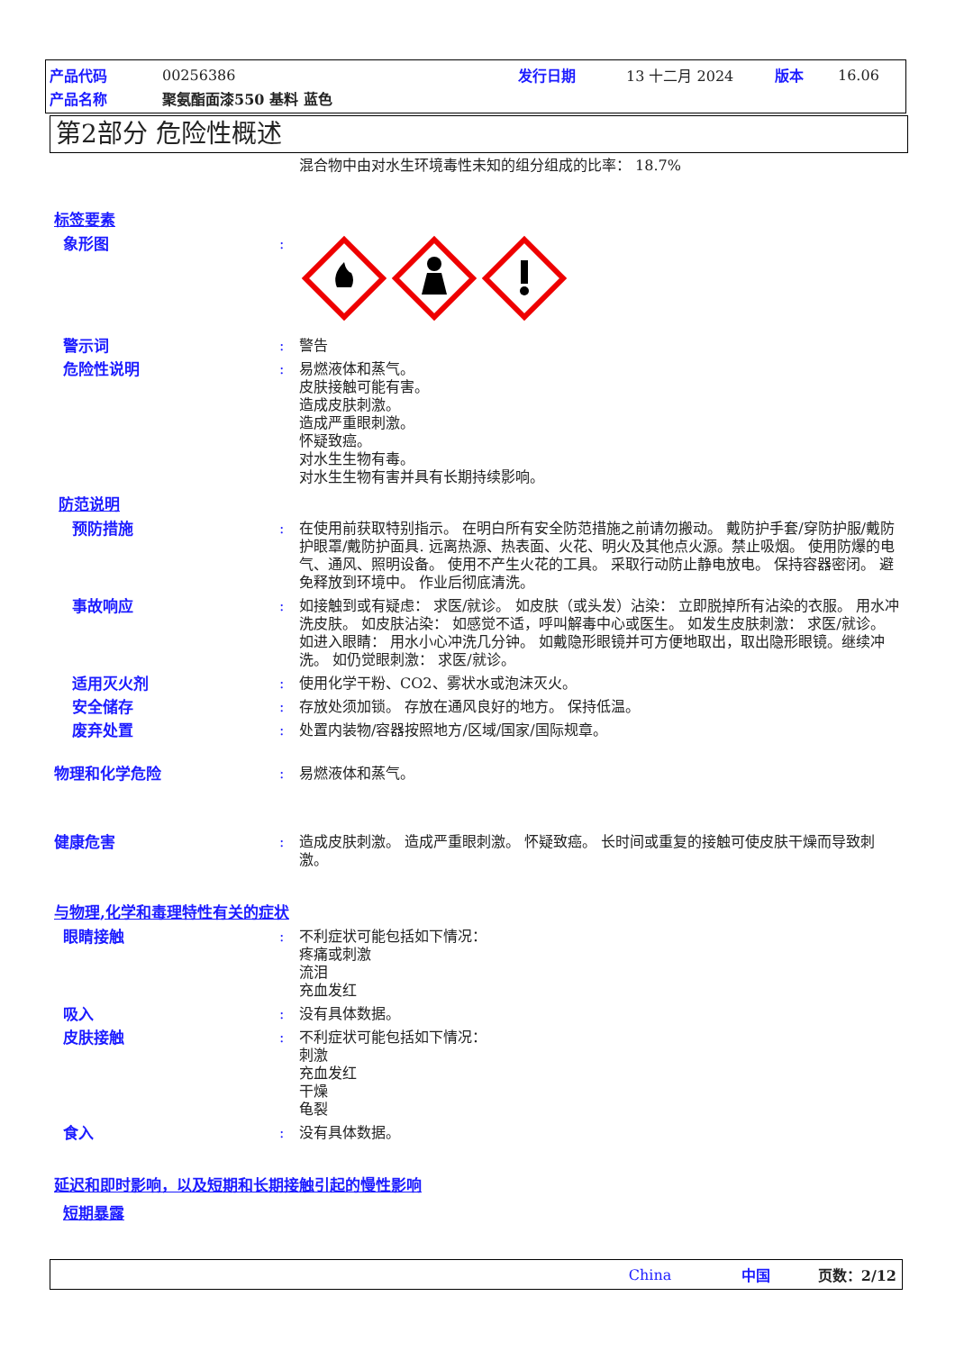产品代码 00256386 发行日期 13 十二月 2024 版本 16.06
产品名称 聚氨酯面漆550 基料 蓝色
第2部分 危险性概述
混合物中由对水生环境毒性未知的组分组成的比率： 18.7%
标签要素
象形图 :
警示词 : 警告
危险性说明 : 易燃液体和蒸气。
皮肤接触可能有害。
造成皮肤刺激。
造成严重眼刺激。
怀疑致癌。
对水生生物有毒。
对水生生物有害并具有长期持续影响。
防范说明
预防措施 : 在使用前获取特别指示。 在明白所有安全防范措施之前请勿搬动。 戴防护手套/穿防护服/戴防护眼罩/戴防护面具. 远离热源、热表面、火花、明火及其他点火源。禁止吸烟。 使用防爆的电气、通风、照明设备。 使用不产生火花的工具。 采取行动防止静电放电。 保持容器密闭。 避免释放到环境中。 作业后彻底清洗。
事故响应 : 如接触到或有疑虑： 求医/就诊。 如皮肤（或头发）沾染： 立即脱掉所有沾染的衣服。 用水冲洗皮肤。 如皮肤沾染： 如感觉不适，呼叫解毒中心或医生。 如发生皮肤刺激： 求医/就诊。 如进入眼睛： 用水小心冲洗几分钟。 如戴隐形眼镜并可方便地取出，取出隐形眼镜。继续冲洗。 如仍觉眼刺激： 求医/就诊。
适用灭火剂 : 使用化学干粉、CO2、雾状水或泡沫灭火。
安全储存 : 存放处须加锁。 存放在通风良好的地方。 保持低温。
废弃处置 : 处置内装物/容器按照地方/区域/国家/国际规章。
物理和化学危险 : 易燃液体和蒸气。
健康危害 : 造成皮肤刺激。 造成严重眼刺激。 怀疑致癌。 长时间或重复的接触可使皮肤干燥而导致刺激。
与物理,化学和毒理特性有关的症状
眼睛接触 : 不利症状可能包括如下情况：
疼痛或刺激
流泪
充血发红
吸入 : 没有具体数据。
皮肤接触 : 不利症状可能包括如下情况：
刺激
充血发红
干燥
龟裂
食入 : 没有具体数据。
延迟和即时影响，以及短期和长期接触引起的慢性影响
短期暴露
China 中国 页数：2/12